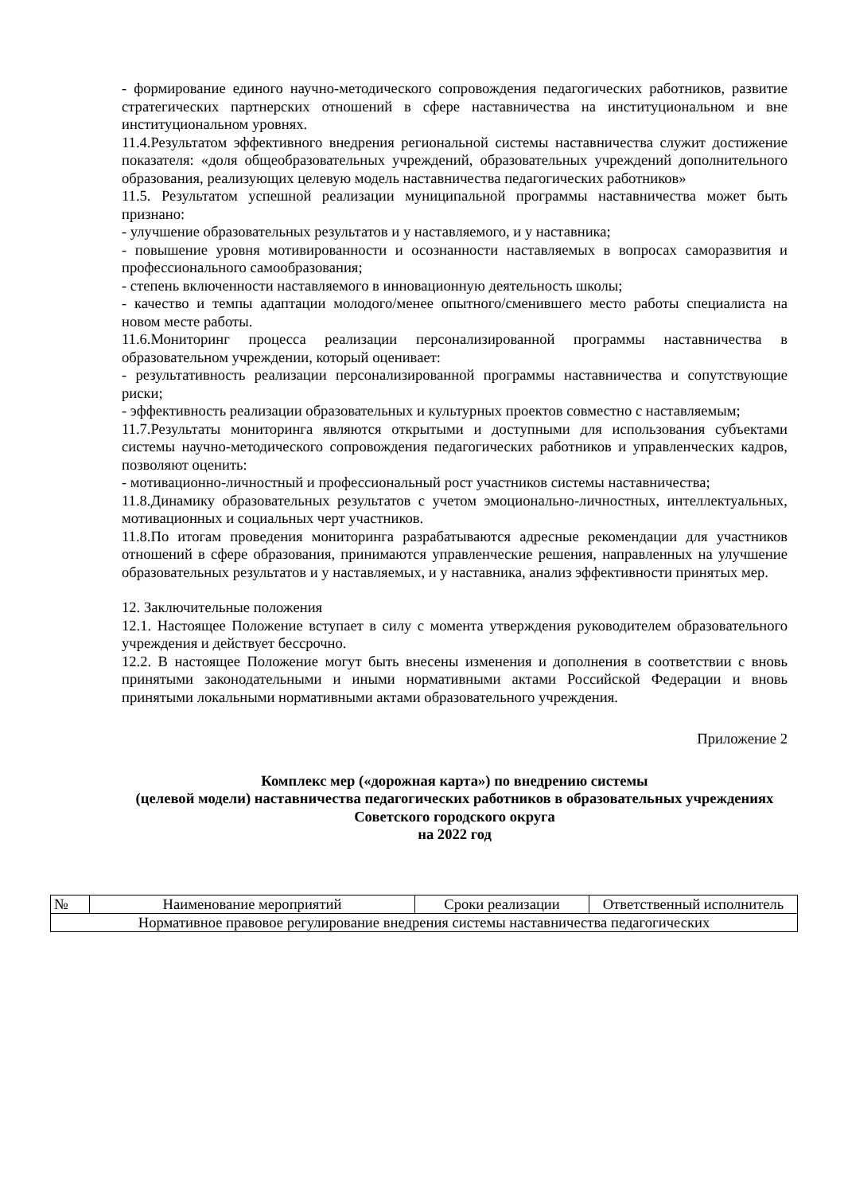- формирование единого научно-методического сопровождения педагогических работников, развитие стратегических партнерских отношений в сфере наставничества на институциональном и вне институциональном уровнях.
11.4.Результатом эффективного внедрения региональной системы наставничества служит достижение показателя: «доля общеобразовательных учреждений, образовательных учреждений дополнительного образования, реализующих целевую модель наставничества педагогических работников»
11.5. Результатом успешной реализации муниципальной программы наставничества может быть признано:
- улучшение образовательных результатов и у наставляемого, и у наставника;
- повышение уровня мотивированности и осознанности наставляемых в вопросах саморазвития и профессионального самообразования;
- степень включенности наставляемого в инновационную деятельность школы;
- качество и темпы адаптации молодого/менее опытного/сменившего место работы специалиста на новом месте работы.
11.6.Мониторинг процесса реализации персонализированной программы наставничества в образовательном учреждении, который оценивает:
- результативность реализации персонализированной программы наставничества и сопутствующие риски;
- эффективность реализации образовательных и культурных проектов совместно с наставляемым;
11.7.Результаты мониторинга являются открытыми и доступными для использования субъектами системы научно-методического сопровождения педагогических работников и управленческих кадров, позволяют оценить:
- мотивационно-личностный и профессиональный рост участников системы наставничества;
11.8.Динамику образовательных результатов с учетом эмоционально-личностных, интеллектуальных, мотивационных и социальных черт участников.
11.8.По итогам проведения мониторинга разрабатываются адресные рекомендации для участников отношений в сфере образования, принимаются управленческие решения, направленных на улучшение образовательных результатов и у наставляемых, и у наставника, анализ эффективности принятых мер.
12. Заключительные положения
12.1. Настоящее Положение вступает в силу с момента утверждения руководителем образовательного учреждения и действует бессрочно.
12.2. В настоящее Положение могут быть внесены изменения и дополнения в соответствии с вновь принятыми законодательными и иными нормативными актами Российской Федерации и вновь принятыми локальными нормативными актами образовательного учреждения.
Приложение 2
Комплекс мер («дорожная карта») по внедрению системы
(целевой модели) наставничества педагогических работников в образовательных учреждениях Советского городского округа
на 2022 год
| № | Наименование мероприятий | Сроки реализации | Ответственный исполнитель |
| Нормативное правовое регулирование внедрения системы наставничества педагогических | | | |